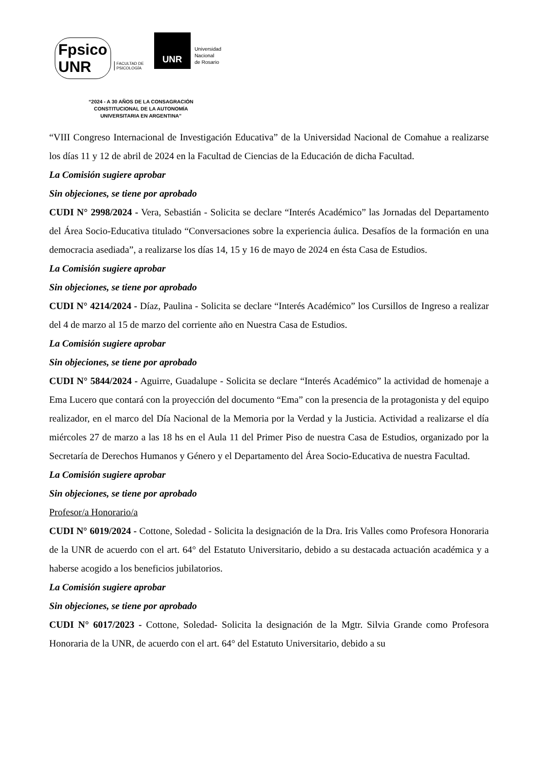Fpsico
UNR FACULTAD DE
PSICOLOGÍA
UNR
Universidad
Nacional
de Rosario
“2024 - A 30 AÑOS DE LA CONSAGRACIÓN
CONSTITUCIONAL DE LA AUTONOMÍA
UNIVERSITARIA EN ARGENTINA”
“VIII Congreso Internacional de Investigación Educativa” de la Universidad Nacional de Comahue a realizarse los días 11 y 12 de abril de 2024 en la Facultad de Ciencias de la Educación de dicha Facultad.
La Comisión sugiere aprobar
Sin objeciones, se tiene por aprobado
CUDI N° 2998/2024 - Vera, Sebastián - Solicita se declare “Interés Académico” las Jornadas del Departamento del Área Socio-Educativa titulado “Conversaciones sobre la experiencia áulica. Desafíos de la formación en una democracia asediada”, a realizarse los días 14, 15 y 16 de mayo de 2024 en ésta Casa de Estudios.
La Comisión sugiere aprobar
Sin objeciones, se tiene por aprobado
CUDI N° 4214/2024 - Díaz, Paulina - Solicita se declare “Interés Académico” los Cursillos de Ingreso a realizar del 4 de marzo al 15 de marzo del corriente año en Nuestra Casa de Estudios.
La Comisión sugiere aprobar
Sin objeciones, se tiene por aprobado
CUDI N° 5844/2024 - Aguirre, Guadalupe - Solicita se declare “Interés Académico” la actividad de homenaje a Ema Lucero que contará con la proyección del documento “Ema” con la presencia de la protagonista y del equipo realizador, en el marco del Día Nacional de la Memoria por la Verdad y la Justicia. Actividad a realizarse el día miércoles 27 de marzo a las 18 hs en el Aula 11 del Primer Piso de nuestra Casa de Estudios, organizado por la Secretaría de Derechos Humanos y Género y el Departamento del Área Socio-Educativa de nuestra Facultad.
La Comisión sugiere aprobar
Sin objeciones, se tiene por aprobado
Profesor/a Honorario/a
CUDI N° 6019/2024 - Cottone, Soledad - Solicita la designación de la Dra. Iris Valles como Profesora Honoraria de la UNR de acuerdo con el art. 64° del Estatuto Universitario, debido a su destacada actuación académica y a haberse acogido a los beneficios jubilatorios.
La Comisión sugiere aprobar
Sin objeciones, se tiene por aprobado
CUDI N° 6017/2023 - Cottone, Soledad- Solicita la designación de la Mgtr. Silvia Grande como Profesora Honoraria de la UNR, de acuerdo con el art. 64° del Estatuto Universitario, debido a su